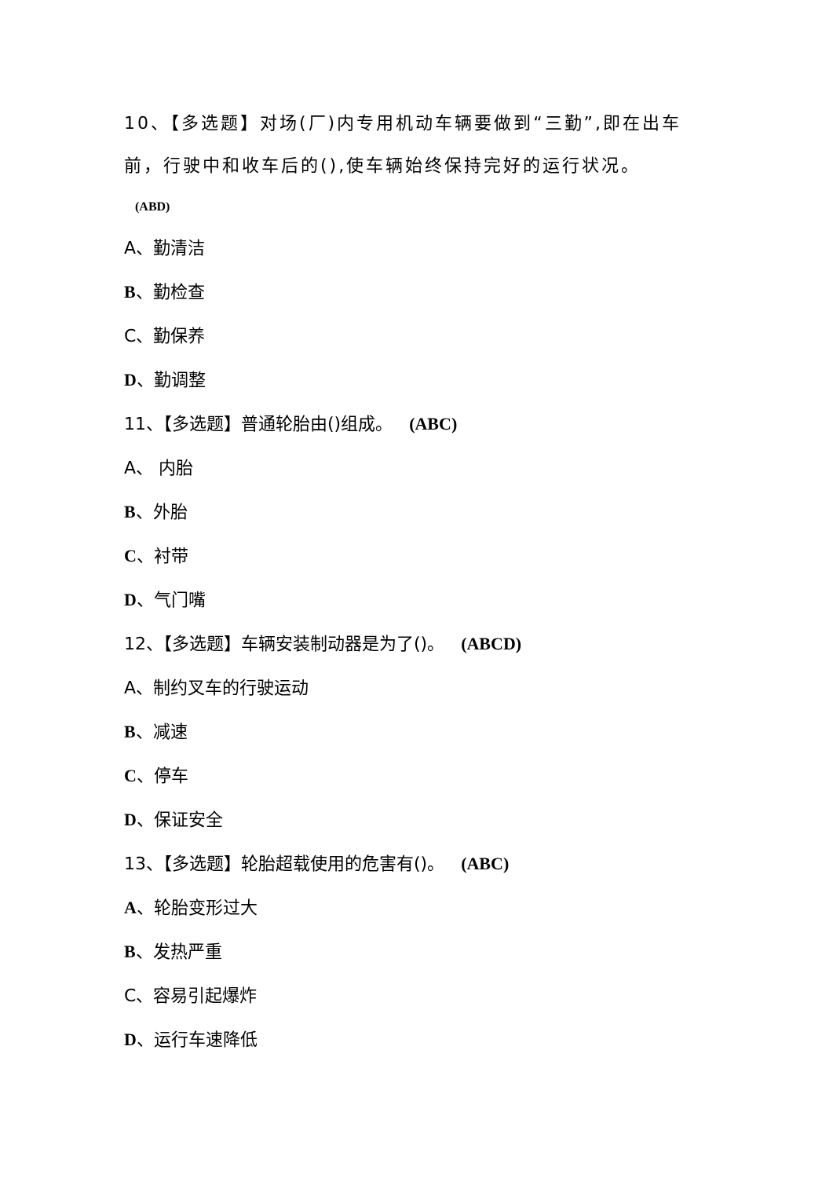10、【多选题】对场(厂)内专用机动车辆要做到“三勤”,即在出车前，行驶中和收车后的(),使车辆始终保持完好的运行状况。
(ABD)
A、勤清洁
B、勤检查
C、勤保养
D、勤调整
11、【多选题】普通轮胎由()组成。 (ABC)
A、 内胎
B、外胎
C、衬带
D、气门嘴
12、【多选题】车辆安装制动器是为了()。 (ABCD)
A、制约叉车的行驶运动
B、减速
C、停车
D、保证安全
13、【多选题】轮胎超载使用的危害有()。 (ABC)
A、轮胎变形过大
B、发热严重
C、容易引起爆炸
D、运行车速降低